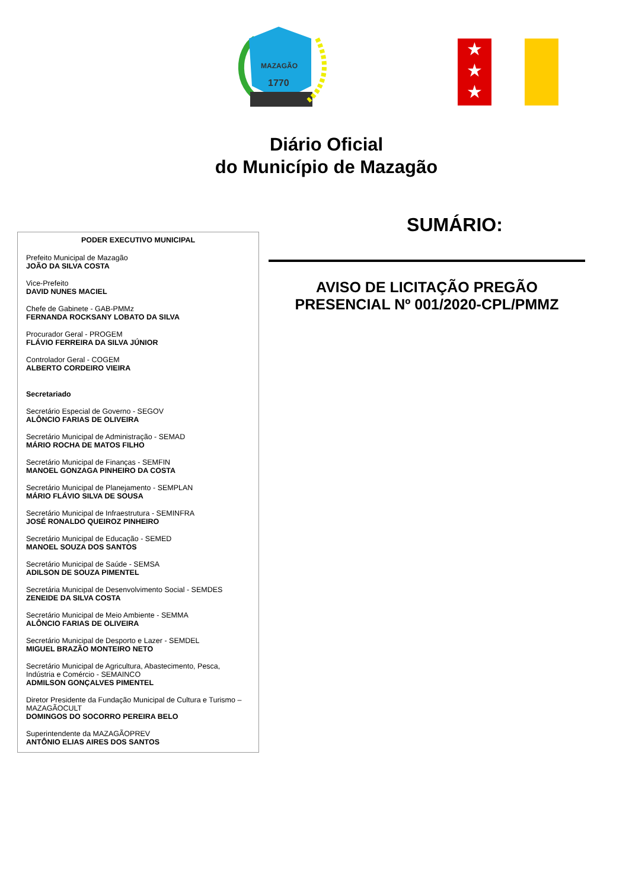MAZAGÃO
1770
★
★
★
Diário Oficial
do Município de Mazagão
PODER EXECUTIVO MUNICIPAL
Prefeito Municipal de Mazagão
JOÃO DA SILVA COSTA
Vice-Prefeito
DAVID NUNES MACIEL
Chefe de Gabinete - GAB-PMMz
FERNANDA ROCKSANY LOBATO DA SILVA
Procurador Geral - PROGEM
FLÁVIO FERREIRA DA SILVA JÚNIOR
Controlador Geral - COGEM
ALBERTO CORDEIRO VIEIRA
Secretariado
Secretário Especial de Governo - SEGOV
ALÔNCIO FARIAS DE OLIVEIRA
Secretário Municipal de Administração - SEMAD
MÁRIO ROCHA DE MATOS FILHO
Secretário Municipal de Finanças - SEMFIN
MANOEL GONZAGA PINHEIRO DA COSTA
Secretário Municipal de Planejamento - SEMPLAN
MÁRIO FLÁVIO SILVA DE SOUSA
Secretário Municipal de Infraestrutura - SEMINFRA
JOSÉ RONALDO QUEIROZ PINHEIRO
Secretário Municipal de Educação - SEMED
MANOEL SOUZA DOS SANTOS
Secretário Municipal de Saúde - SEMSA
ADILSON DE SOUZA PIMENTEL
Secretária Municipal de Desenvolvimento Social - SEMDES
ZENEIDE DA SILVA COSTA
Secretário Municipal de Meio Ambiente - SEMMA
ALÔNCIO FARIAS DE OLIVEIRA
Secretário Municipal de Desporto e Lazer - SEMDEL
MIGUEL BRAZÃO MONTEIRO NETO
Secretário Municipal de Agricultura, Abastecimento, Pesca, Indústria e Comércio - SEMAINCO
ADMILSON GONÇALVES PIMENTEL
Diretor Presidente da Fundação Municipal de Cultura e Turismo – MAZAGÃOCULT
DOMINGOS DO SOCORRO PEREIRA BELO
Superintendente da MAZAGÃOPREV
ANTÔNIO ELIAS AIRES DOS SANTOS
SUMÁRIO:
AVISO DE LICITAÇÃO PREGÃO
PRESENCIAL Nº 001/2020-CPL/PMMZ